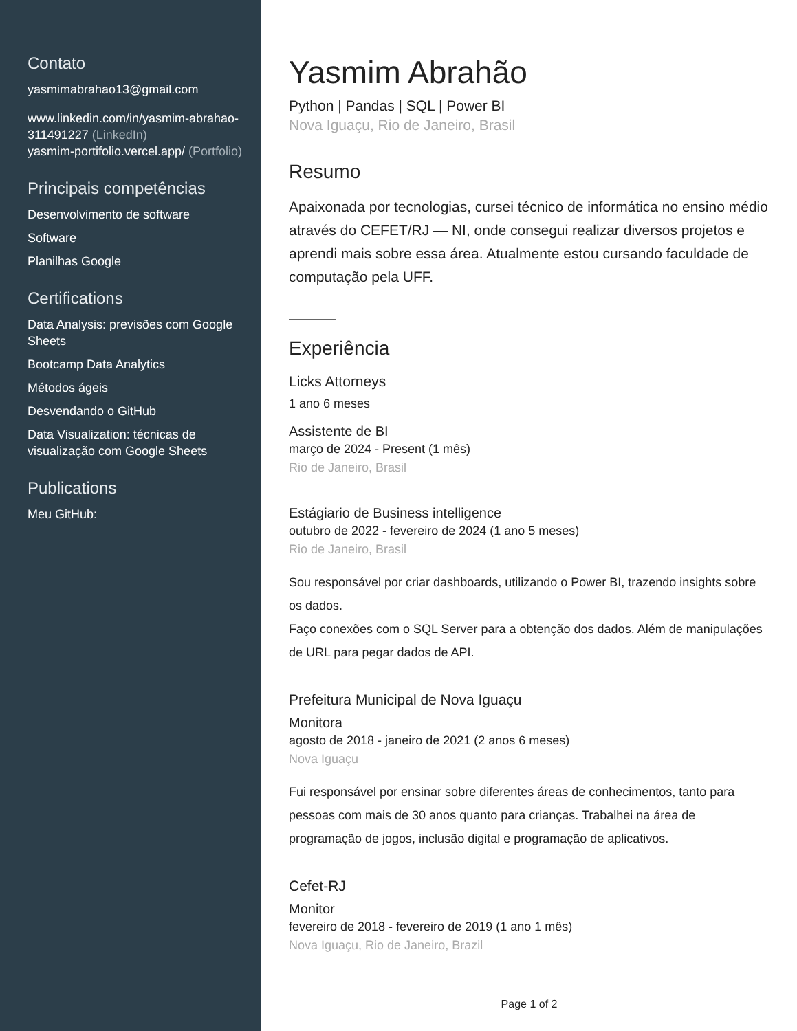Contato
yasmimabrahao13@gmail.com
www.linkedin.com/in/yasmim-abrahao-311491227 (LinkedIn)
yasmim-portifolio.vercel.app/ (Portfolio)
Principais competências
Desenvolvimento de software
Software
Planilhas Google
Certifications
Data Analysis: previsões com Google Sheets
Bootcamp Data Analytics
Métodos ágeis
Desvendando o GitHub
Data Visualization: técnicas de visualização com Google Sheets
Publications
Meu GitHub:
Yasmim Abrahão
Python | Pandas | SQL | Power BI
Nova Iguaçu, Rio de Janeiro, Brasil
Resumo
Apaixonada por tecnologias, cursei técnico de informática no ensino médio através do CEFET/RJ — NI, onde consegui realizar diversos projetos e aprendi mais sobre essa área. Atualmente estou cursando faculdade de computação pela UFF.
Experiência
Licks Attorneys
1 ano 6 meses
Assistente de BI
março de 2024 - Present (1 mês)
Rio de Janeiro, Brasil
Estágiario de Business intelligence
outubro de 2022 - fevereiro de 2024 (1 ano 5 meses)
Rio de Janeiro, Brasil
Sou responsável por criar dashboards, utilizando o Power BI, trazendo insights sobre os dados.
Faço conexões com o SQL Server para a obtenção dos dados. Além de manipulações de URL para pegar dados de API.
Prefeitura Municipal de Nova Iguaçu
Monitora
agosto de 2018 - janeiro de 2021 (2 anos 6 meses)
Nova Iguaçu
Fui responsável por ensinar sobre diferentes áreas de conhecimentos, tanto para pessoas com mais de 30 anos quanto para crianças. Trabalhei na área de programação de jogos, inclusão digital e programação de aplicativos.
Cefet-RJ
Monitor
fevereiro de 2018 - fevereiro de 2019 (1 ano 1 mês)
Nova Iguaçu, Rio de Janeiro, Brazil
Page 1 of 2